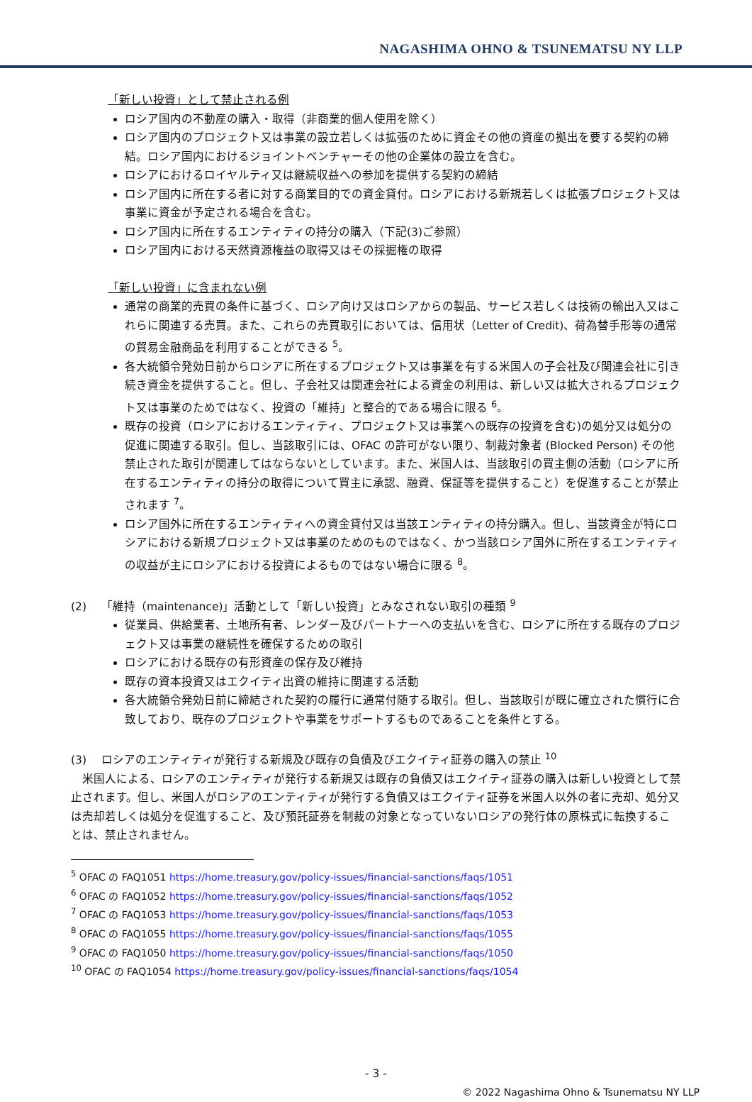NAGASHIMA OHNO & TSUNEMATSU NY LLP
「新しい投資」として禁止される例
ロシア国内の不動産の購入・取得（非商業的個人使用を除く）
ロシア国内のプロジェクト又は事業の設立若しくは拡張のために資金その他の資産の拠出を要する契約の締結。ロシア国内におけるジョイントベンチャーその他の企業体の設立を含む。
ロシアにおけるロイヤルティ又は継続収益への参加を提供する契約の締結
ロシア国内に所在する者に対する商業目的での資金貸付。ロシアにおける新規若しくは拡張プロジェクト又は事業に資金が予定される場合を含む。
ロシア国内に所在するエンティティの持分の購入（下記(3)ご参照）
ロシア国内における天然資源権益の取得又はその採掘権の取得
「新しい投資」に含まれない例
通常の商業的売買の条件に基づく、ロシア向け又はロシアからの製品、サービス若しくは技術の輸出入又はこれらに関連する売買。また、これらの売買取引においては、信用状（Letter of Credit)、荷為替手形等の通常の貿易金融商品を利用することができる <sup>5</sup>。
各大統領令発効日前からロシアに所在するプロジェクト又は事業を有する米国人の子会社及び関連会社に引き続き資金を提供すること。但し、子会社又は関連会社による資金の利用は、新しい又は拡大されるプロジェクト又は事業のためではなく、投資の「維持」と整合的である場合に限る <sup>6</sup>。
既存の投資（ロシアにおけるエンティティ、プロジェクト又は事業への既存の投資を含む)の処分又は処分の促進に関連する取引。但し、当該取引には、OFAC の許可がない限り、制裁対象者 (Blocked Person) その他禁止された取引が関連してはならないとしています。また、米国人は、当該取引の買主側の活動（ロシアに所在するエンティティの持分の取得について買主に承認、融資、保証等を提供すること）を促進することが禁止されます <sup>7</sup>。
ロシア国外に所在するエンティティへの資金貸付又は当該エンティティの持分購入。但し、当該資金が特にロシアにおける新規プロジェクト又は事業のためのものではなく、かつ当該ロシア国外に所在するエンティティの収益が主にロシアにおける投資によるものではない場合に限る <sup>8</sup>。
(2)　 「維持（maintenance)」活動として「新しい投資」とみなされない取引の種類 <sup>9</sup>
従業員、供給業者、土地所有者、レンダー及びパートナーへの支払いを含む、ロシアに所在する既存のプロジェクト又は事業の継続性を確保するための取引
ロシアにおける既存の有形資産の保存及び維持
既存の資本投資又はエクイティ出資の維持に関連する活動
各大統領令発効日前に締結された契約の履行に通常付随する取引。但し、当該取引が既に確立された慣行に合致しており、既存のプロジェクトや事業をサポートするものであることを条件とする。
(3)　 ロシアのエンティティが発行する新規及び既存の負債及びエクイティ証券の購入の禁止 <sup>10</sup>
　米国人による、ロシアのエンティティが発行する新規又は既存の負債又はエクイティ証券の購入は新しい投資として禁止されます。但し、米国人がロシアのエンティティが発行する負債又はエクイティ証券を米国人以外の者に売却、処分又は売却若しくは処分を促進すること、及び預託証券を制裁の対象となっていないロシアの発行体の原株式に転換することは、禁止されません。
<sup>5</sup> OFAC の FAQ1051 https://home.treasury.gov/policy-issues/financial-sanctions/faqs/1051
<sup>6</sup> OFAC の FAQ1052 https://home.treasury.gov/policy-issues/financial-sanctions/faqs/1052
<sup>7</sup> OFAC の FAQ1053 https://home.treasury.gov/policy-issues/financial-sanctions/faqs/1053
<sup>8</sup> OFAC の FAQ1055 https://home.treasury.gov/policy-issues/financial-sanctions/faqs/1055
<sup>9</sup> OFAC の FAQ1050 https://home.treasury.gov/policy-issues/financial-sanctions/faqs/1050
<sup>10</sup> OFAC の FAQ1054 https://home.treasury.gov/policy-issues/financial-sanctions/faqs/1054
- 3 -
© 2022 Nagashima Ohno & Tsunematsu NY LLP